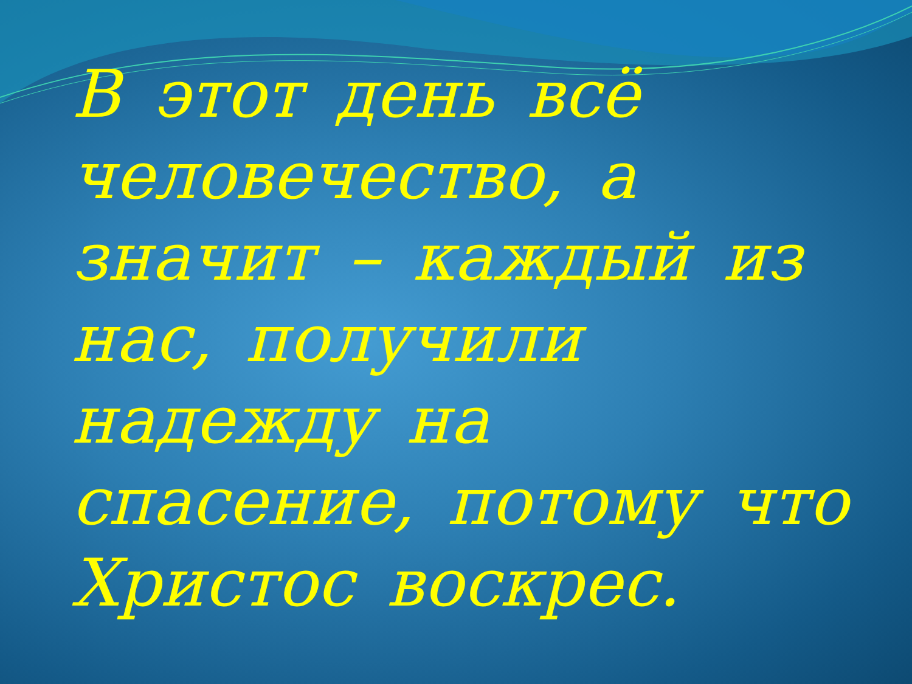В этот день всё человечество, а значит – каждый из нас, получили надежду на спасение, потому что Христос воскрес.